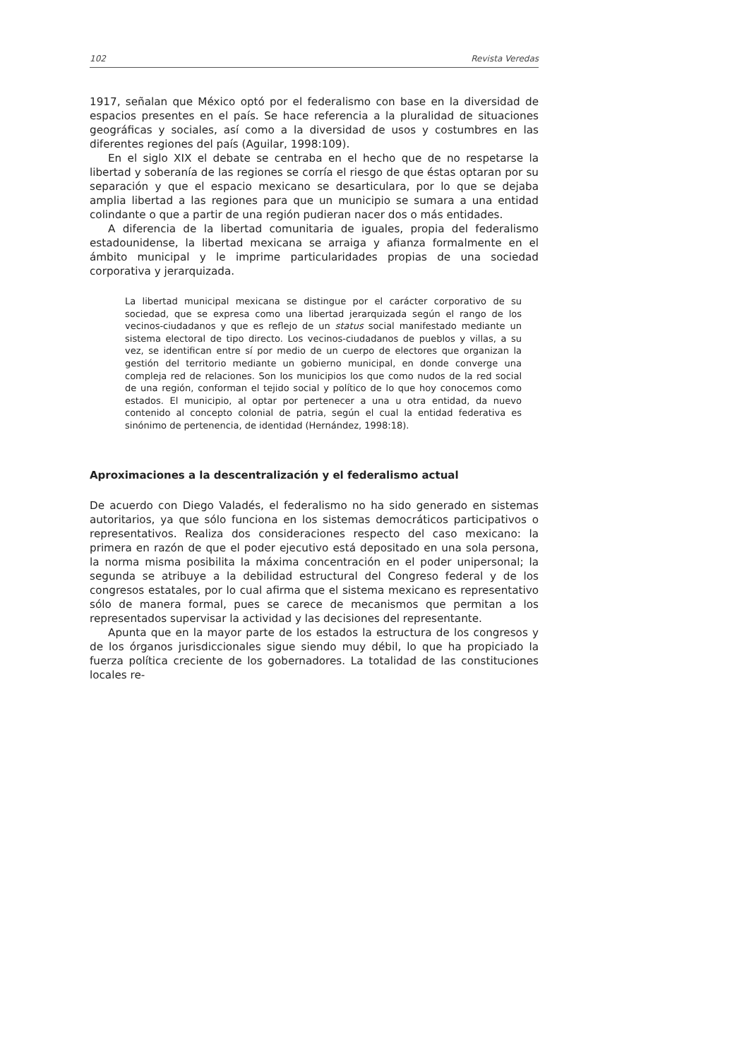102 Revista Veredas
1917, señalan que México optó por el federalismo con base en la diversidad de espacios presentes en el país. Se hace referencia a la pluralidad de situaciones geográficas y sociales, así como a la diversidad de usos y costumbres en las diferentes regiones del país (Aguilar, 1998:109).
En el siglo XIX el debate se centraba en el hecho que de no respetarse la libertad y soberanía de las regiones se corría el riesgo de que éstas optaran por su separación y que el espacio mexicano se desarticulara, por lo que se dejaba amplia libertad a las regiones para que un municipio se sumara a una entidad colindante o que a partir de una región pudieran nacer dos o más entidades.
A diferencia de la libertad comunitaria de iguales, propia del federalismo estadounidense, la libertad mexicana se arraiga y afianza formalmente en el ámbito municipal y le imprime particularidades propias de una sociedad corporativa y jerarquizada.
La libertad municipal mexicana se distingue por el carácter corporativo de su sociedad, que se expresa como una libertad jerarquizada según el rango de los vecinos-ciudadanos y que es reflejo de un status social manifestado mediante un sistema electoral de tipo directo. Los vecinos-ciudadanos de pueblos y villas, a su vez, se identifican entre sí por medio de un cuerpo de electores que organizan la gestión del territorio mediante un gobierno municipal, en donde converge una compleja red de relaciones. Son los municipios los que como nudos de la red social de una región, conforman el tejido social y político de lo que hoy conocemos como estados. El municipio, al optar por pertenecer a una u otra entidad, da nuevo contenido al concepto colonial de patria, según el cual la entidad federativa es sinónimo de pertenencia, de identidad (Hernández, 1998:18).
Aproximaciones a la descentralización y el federalismo actual
De acuerdo con Diego Valadés, el federalismo no ha sido generado en sistemas autoritarios, ya que sólo funciona en los sistemas democráticos participativos o representativos. Realiza dos consideraciones respecto del caso mexicano: la primera en razón de que el poder ejecutivo está depositado en una sola persona, la norma misma posibilita la máxima concentración en el poder unipersonal; la segunda se atribuye a la debilidad estructural del Congreso federal y de los congresos estatales, por lo cual afirma que el sistema mexicano es representativo sólo de manera formal, pues se carece de mecanismos que permitan a los representados supervisar la actividad y las decisiones del representante.
Apunta que en la mayor parte de los estados la estructura de los congresos y de los órganos jurisdiccionales sigue siendo muy débil, lo que ha propiciado la fuerza política creciente de los gobernadores. La totalidad de las constituciones locales re-